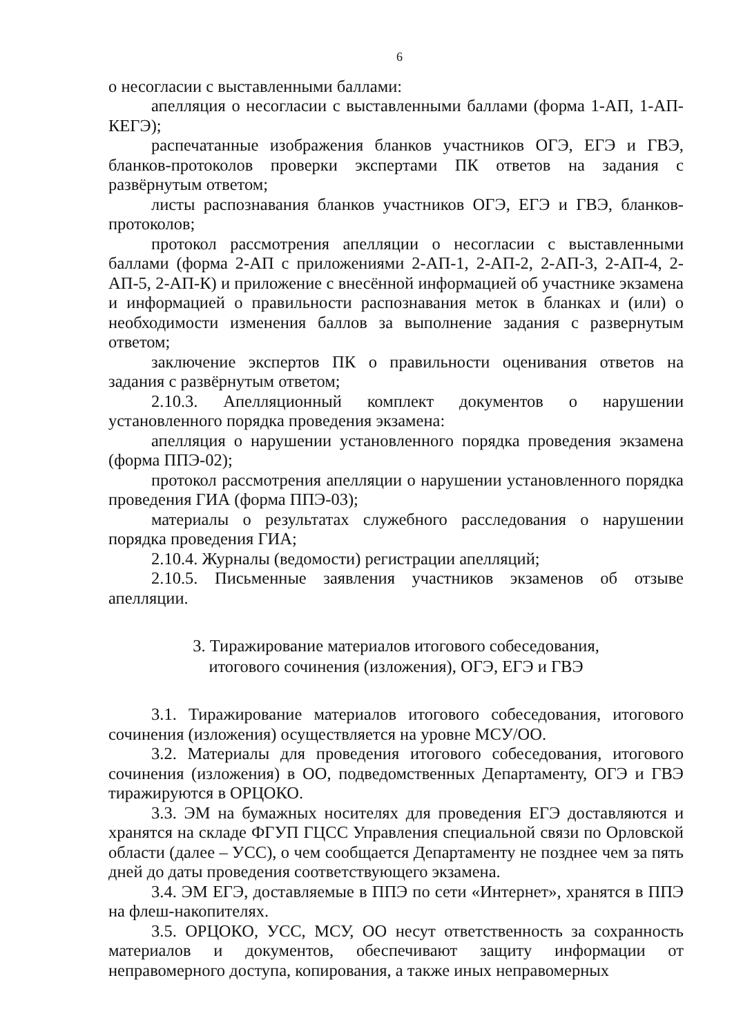6
о несогласии с выставленными баллами:
апелляция о несогласии с выставленными баллами (форма 1-АП, 1-АП-КЕГЭ);
распечатанные изображения бланков участников ОГЭ, ЕГЭ и ГВЭ, бланков-протоколов проверки экспертами ПК ответов на задания с развёрнутым ответом;
листы распознавания бланков участников ОГЭ, ЕГЭ и ГВЭ, бланков-протоколов;
протокол рассмотрения апелляции о несогласии с выставленными баллами (форма 2-АП с приложениями 2-АП-1, 2-АП-2, 2-АП-3, 2-АП-4, 2-АП-5, 2-АП-К) и приложение с внесённой информацией об участнике экзамена и информацией о правильности распознавания меток в бланках и (или) о необходимости изменения баллов за выполнение задания с развернутым ответом;
заключение экспертов ПК о правильности оценивания ответов на задания с развёрнутым ответом;
2.10.3. Апелляционный комплект документов о нарушении установленного порядка проведения экзамена:
апелляция о нарушении установленного порядка проведения экзамена (форма ППЭ-02);
протокол рассмотрения апелляции о нарушении установленного порядка проведения ГИА (форма ППЭ-03);
материалы о результатах служебного расследования о нарушении порядка проведения ГИА;
2.10.4. Журналы (ведомости) регистрации апелляций;
2.10.5. Письменные заявления участников экзаменов об отзыве апелляции.
3. Тиражирование материалов итогового собеседования,
итогового сочинения (изложения), ОГЭ, ЕГЭ и ГВЭ
3.1. Тиражирование материалов итогового собеседования, итогового сочинения (изложения) осуществляется на уровне МСУ/ОО.
3.2. Материалы для проведения итогового собеседования, итогового сочинения (изложения) в ОО, подведомственных Департаменту, ОГЭ и ГВЭ тиражируются в ОРЦОКО.
3.3. ЭМ на бумажных носителях для проведения ЕГЭ доставляются и хранятся на складе ФГУП ГЦСС Управления специальной связи по Орловской области (далее – УСС), о чем сообщается Департаменту не позднее чем за пять дней до даты проведения соответствующего экзамена.
3.4. ЭМ ЕГЭ, доставляемые в ППЭ по сети «Интернет», хранятся в ППЭ на флеш-накопителях.
3.5. ОРЦОКО, УСС, МСУ, ОО несут ответственность за сохранность материалов и документов, обеспечивают защиту информации от неправомерного доступа, копирования, а также иных неправомерных